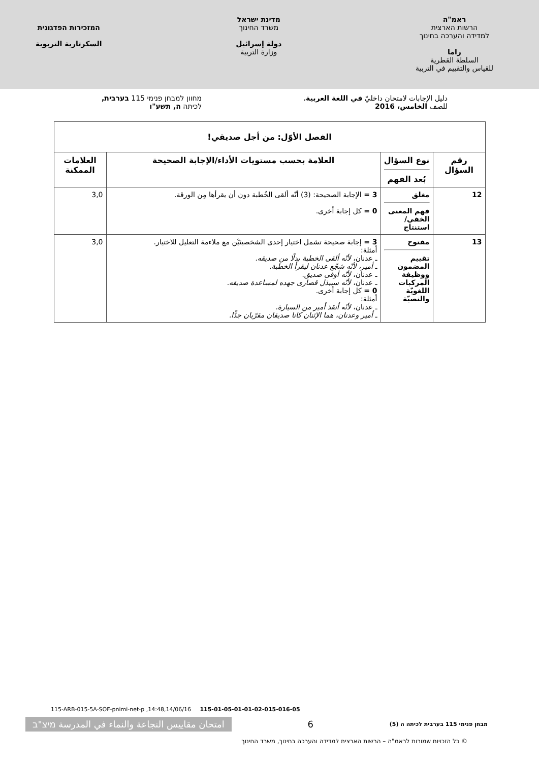ראמ"ה
הרשות הארצית
למדידה והערכה בחינוך
راما
السلطة القطرية
للقياس والتقييم في التربية
מדינת ישראל
משרד החינוך
دولة إسرائيل
وزارة التربية
המזכירות הפדגוגית
السكرتارية التربوية
دليل الإجابات لامتحان داخليّ في اللغة العربية،
للصف الخامس، 2016
מחוון למבחן פנימי 115 בערבית,
לכיתה ה, תשע"ו
| الفصل الأوّل: من أجل صديقي! | | | |
| --- | --- | --- | --- |
| رقم السؤال | نوع السؤال بُعد الفهم | العلامة بحسب مستويات الأداء/الإجابة الصحيحة | العلامات الممكنة |
| 12 | مغلق فهم المعنى الخفي/ استنتاج | 3 = الإجابة الصحيحة: (3) أنّه ألقى الخُطبة دون أن يقرأها مِن الورقة. 0 = كل إجابة أخرى. | 3,0 |
| 13 | مفتوح تقييم المضمون ووظيفة المركبات اللغويّة والنصيّة | 3 = إجابة صحيحة تشمل اختيار إحدى الشخصيتَيْن مع ملاءمة التعليل للاختيار. أمثلة: ـ عدنان، لأنّه ألقى الخطبة بدلًا من صديقه. ـ أمير، لأنّه شجّع عدنان ليقرأ الخطبة. ـ عدنان، لأنّه أوفى صديق. ـ عدنان، لأنّه سيبذل قصارى جهده لمساعدة صديقه. 0 = كل إجابة أخرى. أمثلة: ـ عدنان، لأنّه أنقذ أمير من السيارة. ـ أمير وعدنان، هما الإثنان كانا صديقان مقرّبان جدًّا. | 3,0 |
115-ARB-015-5A-SOF-pnimi-net-p ,14:48,14/06/16 115-01-05-01-01-02-015-016-05
מבחן פנימי 115 בערבית לכיתה ה (5) 6 امتحان مقاييس النجاعة والنماء في المدرسة מיצ"ב
© כל הזכויות שמורות לראמ"ה – הרשות הארצית למדידה והערכה בחינוך, משרד החינוך